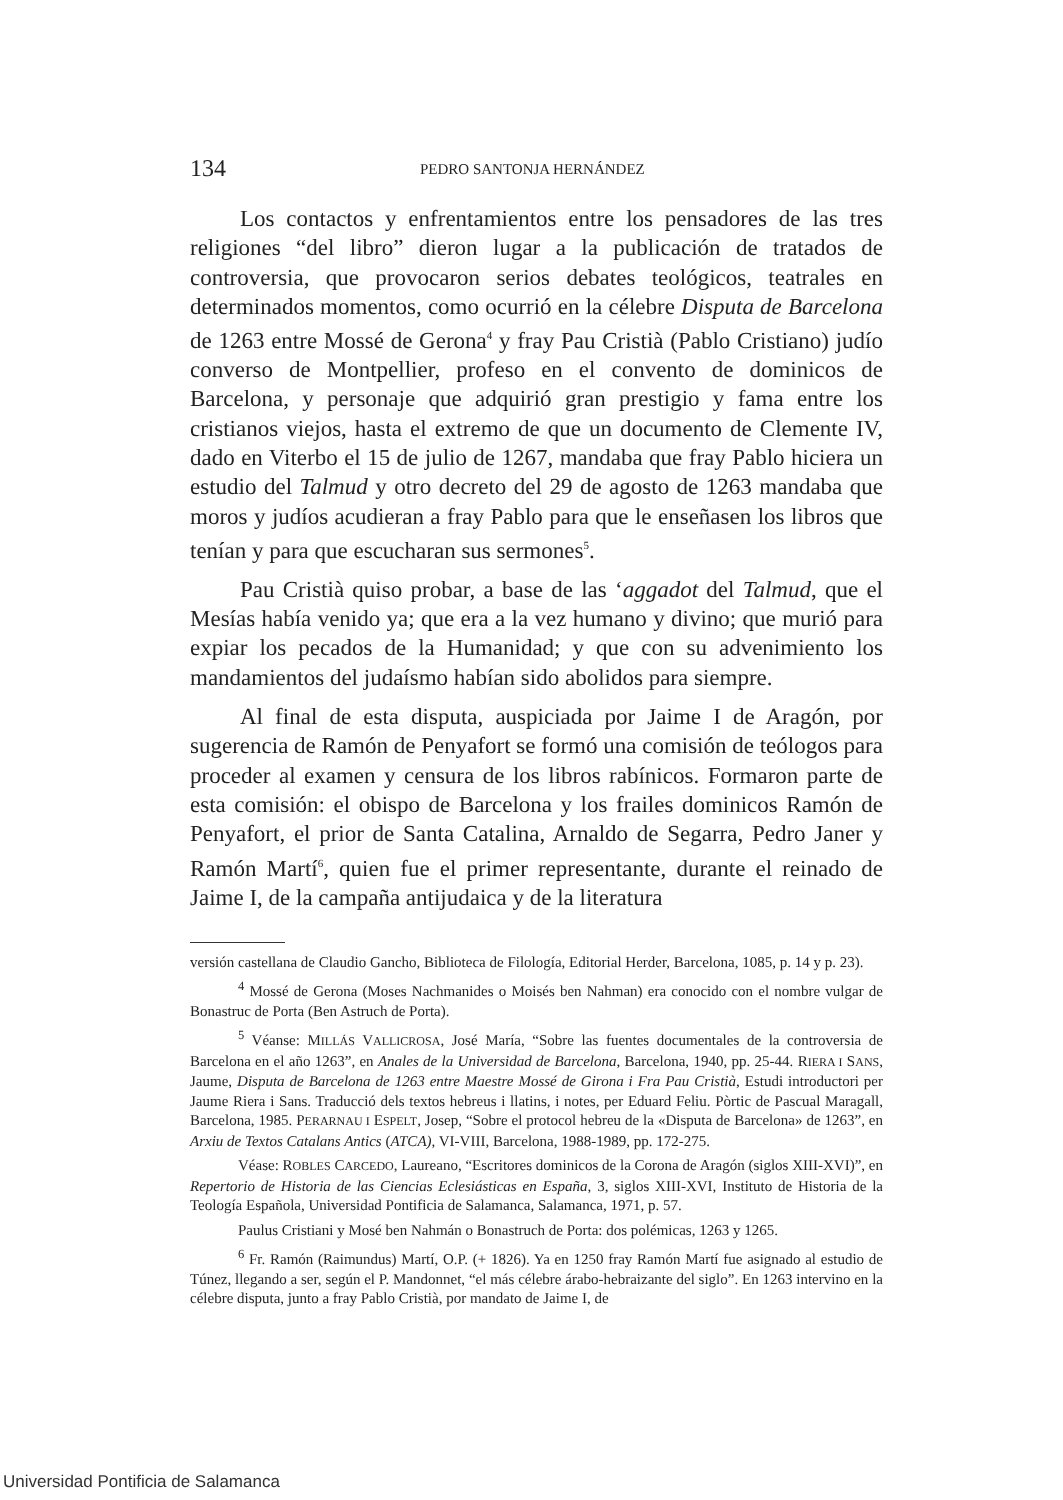134 PEDRO SANTONJA HERNÁNDEZ
Los contactos y enfrentamientos entre los pensadores de las tres religiones “del libro” dieron lugar a la publicación de tratados de controversia, que provocaron serios debates teológicos, teatrales en determinados momentos, como ocurrió en la célebre Disputa de Barcelona de 1263 entre Mossé de Gerona<sup>4</sup> y fray Pau Cristià (Pablo Cristiano) judío converso de Montpellier, profeso en el convento de dominicos de Barcelona, y personaje que adquirió gran prestigio y fama entre los cristianos viejos, hasta el extremo de que un documento de Clemente IV, dado en Viterbo el 15 de julio de 1267, mandaba que fray Pablo hiciera un estudio del Talmud y otro decreto del 29 de agosto de 1263 mandaba que moros y judíos acudieran a fray Pablo para que le enseñasen los libros que tenían y para que escucharan sus sermones<sup>5</sup>.
Pau Cristià quiso probar, a base de las ‘aggadot del Talmud, que el Mesías había venido ya; que era a la vez humano y divino; que murió para expiar los pecados de la Humanidad; y que con su advenimiento los mandamientos del judaísmo habían sido abolidos para siempre.
Al final de esta disputa, auspiciada por Jaime I de Aragón, por sugerencia de Ramón de Penyafort se formó una comisión de teólogos para proceder al examen y censura de los libros rabínicos. Formaron parte de esta comisión: el obispo de Barcelona y los frailes dominicos Ramón de Penyafort, el prior de Santa Catalina, Arnaldo de Segarra, Pedro Janer y Ramón Martí<sup>6</sup>, quien fue el primer representante, durante el reinado de Jaime I, de la campaña antijudaica y de la literatura
versión castellana de Claudio Gancho, Biblioteca de Filología, Editorial Herder, Barcelona, 1085, p. 14 y p. 23).
<sup>4</sup> Mossé de Gerona (Moses Nachmanides o Moisés ben Nahman) era conocido con el nombre vulgar de Bonastruc de Porta (Ben Astruch de Porta).
<sup>5</sup> Véanse: MILLÁS VALLICROSA, José María, “Sobre las fuentes documentales de la controversia de Barcelona en el año 1263”, en Anales de la Universidad de Barcelona, Barcelona, 1940, pp. 25-44. RIERA I SANS, Jaume, Disputa de Barcelona de 1263 entre Maestre Mossé de Girona i Fra Pau Cristià, Estudi introductori per Jaume Riera i Sans. Traducció dels textos hebreus i llatins, i notes, per Eduard Feliu. Pòrtic de Pascual Maragall, Barcelona, 1985. PERARNAU I ESPELT, Josep, “Sobre el protocol hebreu de la «Disputa de Barcelona» de 1263”, en Arxiu de Textos Catalans Antics (ATCA), VI-VIII, Barcelona, 1988-1989, pp. 172-275.
Véase: ROBLES CARCEDO, Laureano, “Escritores dominicos de la Corona de Aragón (siglos XIII-XVI)”, en Repertorio de Historia de las Ciencias Eclesiásticas en España, 3, siglos XIII-XVI, Instituto de Historia de la Teología Española, Universidad Pontificia de Salamanca, Salamanca, 1971, p. 57.
Paulus Cristiani y Mosé ben Nahmán o Bonastruch de Porta: dos polémicas, 1263 y 1265.
<sup>6</sup> Fr. Ramón (Raimundus) Martí, O.P. (+ 1826). Ya en 1250 fray Ramón Martí fue asignado al estudio de Túnez, llegando a ser, según el P. Mandonnet, “el más célebre árabo-hebraizante del siglo”. En 1263 intervino en la célebre disputa, junto a fray Pablo Cristià, por mandato de Jaime I, de
Universidad Pontificia de Salamanca